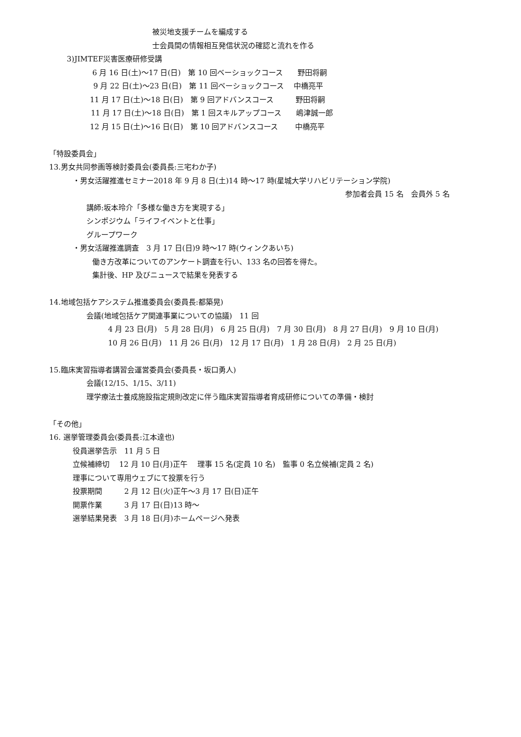被災地支援チームを編成する
士会員間の情報相互発信状況の確認と流れを作る
3)JIMTEF災害医療研修受講
6 月 16 日(土)～17 日(日)　第 10 回ベーショックコース　　野田将嗣
9 月 22 日(土)～23 日(日)　第 11 回ベーショックコース　 中橋亮平
11 月 17 日(土)～18 日(日)　第 9 回アドバンスコース　　　野田将嗣
11 月 17 日(土)～18 日(日)　第 1 回スキルアップコース　　嶋津誠一郎
12 月 15 日(土)～16 日(日)　第 10 回アドバンスコース　　 中橋亮平
「特設委員会」
13.男女共同参画等検討委員会(委員長:三宅わか子)
・男女活躍推進セミナー2018 年 9 月 8 日(土)14 時～17 時(星城大学リハビリテーション学院)
参加者会員 15 名　会員外 5 名
講師:坂本玲介「多様な働き方を実現する」
シンポジウム「ライフイベントと仕事」
グループワーク
・男女活躍推進調査　3 月 17 日(日)9 時～17 時(ウィンクあいち)
働き方改革についてのアンケート調査を行い、133 名の回答を得た。
集計後、HP 及びニュースで結果を発表する
14.地域包括ケアシステム推進委員会(委員長:都築晃)
会議(地域包括ケア関連事業についての協議)　11 回
4 月 23 日(月)　5 月 28 日(月)　6 月 25 日(月)　7 月 30 日(月)　8 月 27 日(月)　9 月 10 日(月)
10 月 26 日(月)　11 月 26 日(月)　12 月 17 日(月)　1 月 28 日(月)　2 月 25 日(月)
15.臨床実習指導者講習会運営委員会(委員長・坂口勇人)
会議(12/15、1/15、3/11)
理学療法士養成施設指定規則改定に伴う臨床実習指導者育成研修についての準備・検討
「その他」
16. 選挙管理委員会(委員長:江本達也)
役員選挙告示　11 月 5 日
立候補締切　 12 月 10 日(月)正午　 理事 15 名(定員 10 名)　監事 0 名立候補(定員 2 名)
理事について専用ウェブにて投票を行う
投票期間　　　2 月 12 日(火)正午～3 月 17 日(日)正午
開票作業　　　3 月 17 日(日)13 時～
選挙結果発表　3 月 18 日(月)ホームページへ発表